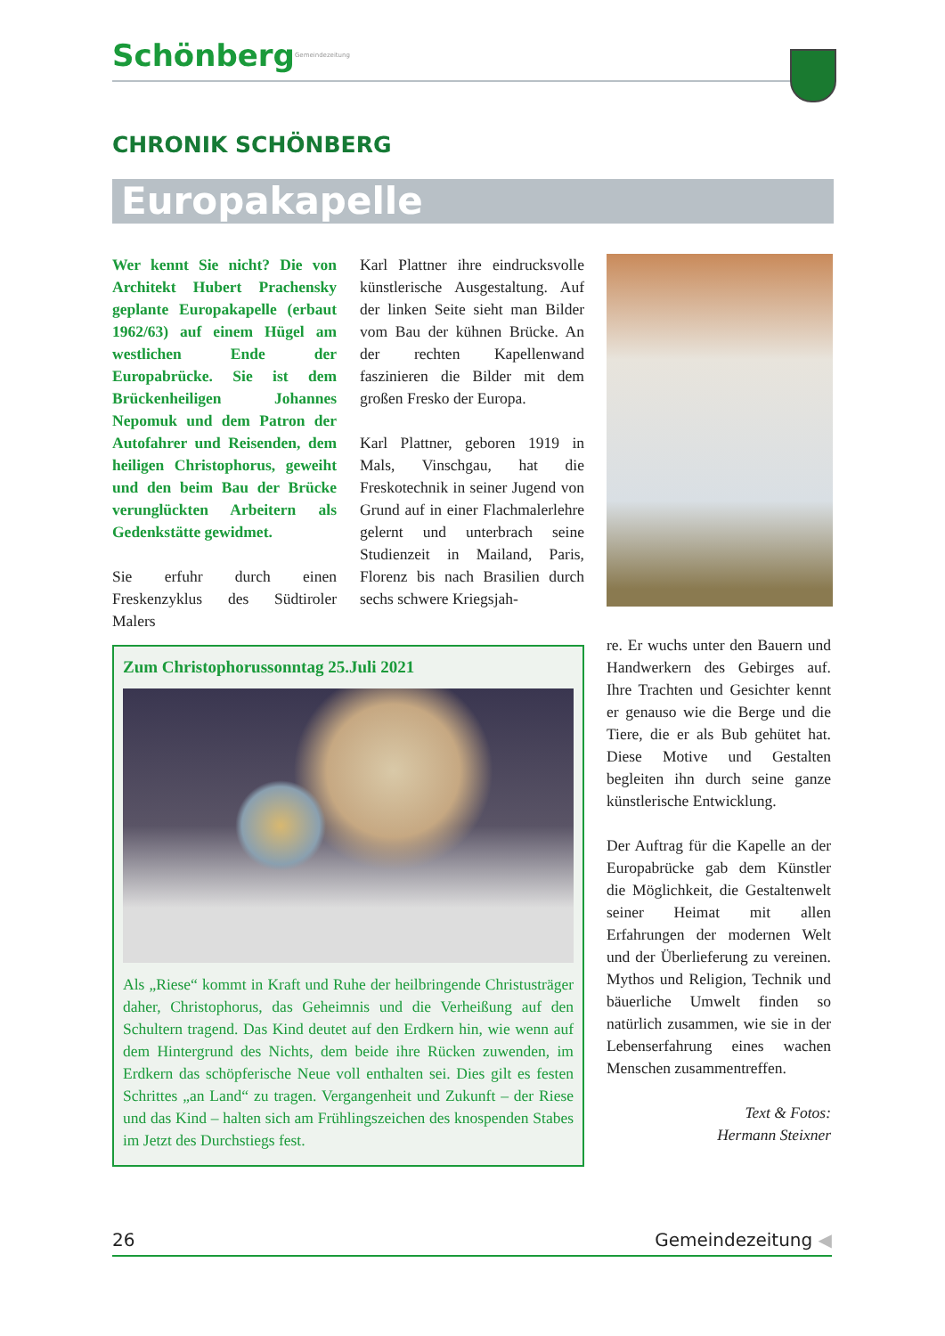SchönbergGemeindezeitung
CHRONIK SCHÖNBERG
Europakapelle
Wer kennt Sie nicht? Die von Architekt Hubert Prachensky geplante Europakapelle (erbaut 1962/63) auf einem Hügel am westlichen Ende der Europabrücke. Sie ist dem Brückenheiligen Johannes Nepomuk und dem Patron der Autofahrer und Reisenden, dem heiligen Christophorus, geweiht und den beim Bau der Brücke verunglückten Arbeitern als Gedenkstätte gewidmet.
Sie erfuhr durch einen Freskenzyklus des Südtiroler Malers
Karl Plattner ihre eindrucksvolle künstlerische Ausgestaltung. Auf der linken Seite sieht man Bilder vom Bau der kühnen Brücke. An der rechten Kapellenwand faszinieren die Bilder mit dem großen Fresko der Europa.
Karl Plattner, geboren 1919 in Mals, Vinschgau, hat die Freskotechnik in seiner Jugend von Grund auf in einer Flachmalerlehre gelernt und unterbrach seine Studienzeit in Mailand, Paris, Florenz bis nach Brasilien durch sechs schwere Kriegsjah-
re. Er wuchs unter den Bauern und Handwerkern des Gebirges auf. Ihre Trachten und Gesichter kennt er genauso wie die Berge und die Tiere, die er als Bub gehütet hat. Diese Motive und Gestalten begleiten ihn durch seine ganze künstlerische Entwicklung.
Der Auftrag für die Kapelle an der Europabrücke gab dem Künstler die Möglichkeit, die Gestaltenwelt seiner Heimat mit allen Erfahrungen der modernen Welt und der Überlieferung zu vereinen. Mythos und Religion, Technik und bäuerliche Umwelt finden so natürlich zusammen, wie sie in der Lebenserfahrung eines wachen Menschen zusammentreffen.
Text & Fotos:
Hermann Steixner
Zum Christophorussonntag 25.Juli 2021
Als „Riese“ kommt in Kraft und Ruhe der heilbringende Christusträger daher, Christophorus, das Geheimnis und die Verheißung auf den Schultern tragend. Das Kind deutet auf den Erdkern hin, wie wenn auf dem Hintergrund des Nichts, dem beide ihre Rücken zuwenden, im Erdkern das schöpferische Neue voll enthalten sei. Dies gilt es festen Schrittes „an Land“ zu tragen. Vergangenheit und Zukunft – der Riese und das Kind – halten sich am Frühlingszeichen des knospenden Stabes im Jetzt des Durchstiegs fest.
26 Gemeindezeitung ◀